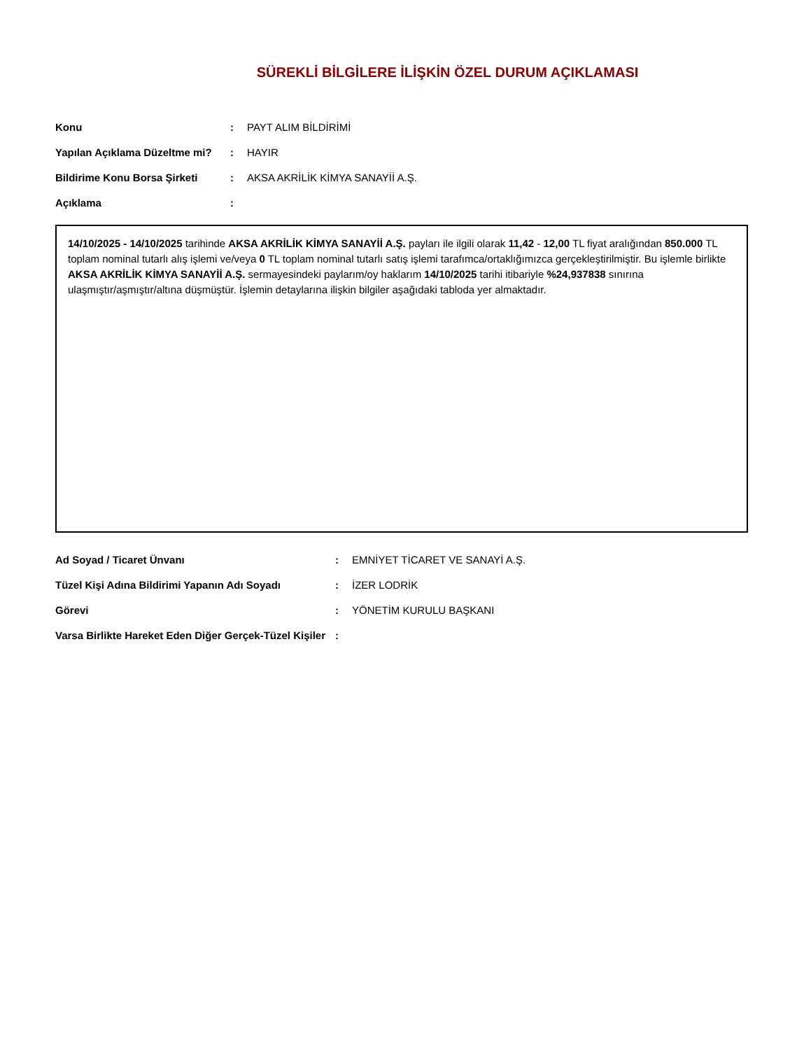SÜREKLİ BİLGİLERE İLİŞKİN ÖZEL DURUM AÇIKLAMASI
| Konu | : | PAYT ALIM BİLDİRİMİ |
| Yapılan Açıklama Düzeltme mi? | : | HAYIR |
| Bildirime Konu Borsa Şirketi | : | AKSA AKRİLİK KİMYA SANAYİİ A.Ş. |
| Açıklama | : | |
14/10/2025 - 14/10/2025 tarihinde AKSA AKRİLİK KİMYA SANAYİİ A.Ş. payları ile ilgili olarak 11,42 - 12,00 TL fiyat aralığından 850.000 TL toplam nominal tutarlı alış işlemi ve/veya 0 TL toplam nominal tutarlı satış işlemi tarafımca/ortaklığımızca gerçekleştirilmiştir. Bu işlemle birlikte AKSA AKRİLİK KİMYA SANAYİİ A.Ş. sermayesindeki paylarım/oy haklarım 14/10/2025 tarihi itibariyle %24,937838 sınırına ulaşmıştır/aşmıştır/altına düşmüştür. İşlemin detaylarına ilişkin bilgiler aşağıdaki tabloda yer almaktadır.
| Ad Soyad / Ticaret Ünvanı | : | EMNİYET TİCARET VE SANAYİ A.Ş. |
| Tüzel Kişi Adına Bildirimi Yapanın Adı Soyadı | : | İZER LODRİK |
| Görevi | : | YÖNETİM KURULU BAŞKANI |
| Varsa Birlikte Hareket Eden Diğer Gerçek-Tüzel Kişiler | : | |